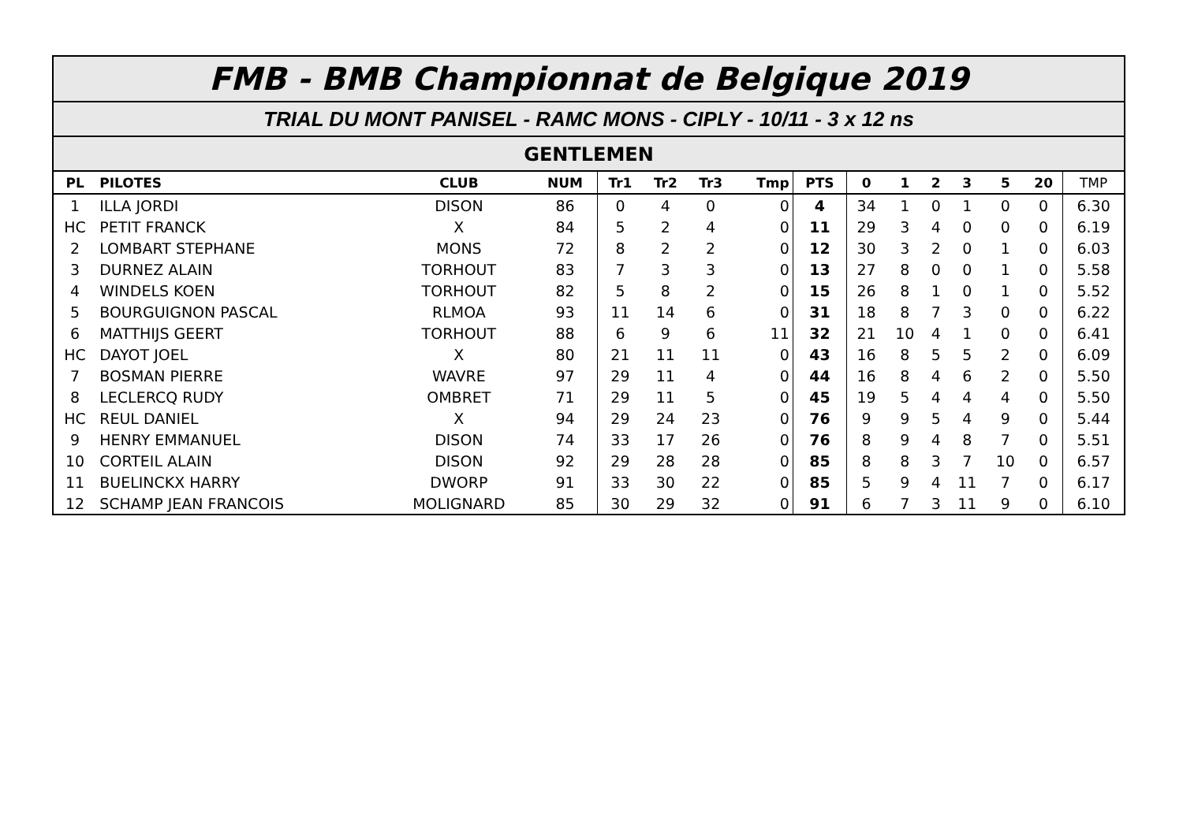FMB - BMB Championnat de Belgique 2019
TRIAL DU MONT PANISEL - RAMC MONS - CIPLY - 10/11 - 3 x 12 ns
GENTLEMEN
| PL | PILOTES | CLUB | NUM | Tr1 | Tr2 | Tr3 | Tmp | PTS | 0 | 1 | 2 | 3 | 5 | 20 | TMP |
| --- | --- | --- | --- | --- | --- | --- | --- | --- | --- | --- | --- | --- | --- | --- | --- |
| 1 | ILLA JORDI | DISON | 86 | 0 | 4 | 0 | 0 | 4 | 34 | 1 | 0 | 1 | 0 | 0 | 6.30 |
| HC | PETIT FRANCK | X | 84 | 5 | 2 | 4 | 0 | 11 | 29 | 3 | 4 | 0 | 0 | 0 | 6.19 |
| 2 | LOMBART STEPHANE | MONS | 72 | 8 | 2 | 2 | 0 | 12 | 30 | 3 | 2 | 0 | 1 | 0 | 6.03 |
| 3 | DURNEZ ALAIN | TORHOUT | 83 | 7 | 3 | 3 | 0 | 13 | 27 | 8 | 0 | 0 | 1 | 0 | 5.58 |
| 4 | WINDELS KOEN | TORHOUT | 82 | 5 | 8 | 2 | 0 | 15 | 26 | 8 | 1 | 0 | 1 | 0 | 5.52 |
| 5 | BOURGUIGNON PASCAL | RLMOA | 93 | 11 | 14 | 6 | 0 | 31 | 18 | 8 | 7 | 3 | 0 | 0 | 6.22 |
| 6 | MATTHIJS GEERT | TORHOUT | 88 | 6 | 9 | 6 | 11 | 32 | 21 | 10 | 4 | 1 | 0 | 0 | 6.41 |
| HC | DAYOT JOEL | X | 80 | 21 | 11 | 11 | 0 | 43 | 16 | 8 | 5 | 5 | 2 | 0 | 6.09 |
| 7 | BOSMAN PIERRE | WAVRE | 97 | 29 | 11 | 4 | 0 | 44 | 16 | 8 | 4 | 6 | 2 | 0 | 5.50 |
| 8 | LECLERCQ RUDY | OMBRET | 71 | 29 | 11 | 5 | 0 | 45 | 19 | 5 | 4 | 4 | 4 | 0 | 5.50 |
| HC | REUL DANIEL | X | 94 | 29 | 24 | 23 | 0 | 76 | 9 | 9 | 5 | 4 | 9 | 0 | 5.44 |
| 9 | HENRY EMMANUEL | DISON | 74 | 33 | 17 | 26 | 0 | 76 | 8 | 9 | 4 | 8 | 7 | 0 | 5.51 |
| 10 | CORTEIL ALAIN | DISON | 92 | 29 | 28 | 28 | 0 | 85 | 8 | 8 | 3 | 7 | 10 | 0 | 6.57 |
| 11 | BUELINCKX HARRY | DWORP | 91 | 33 | 30 | 22 | 0 | 85 | 5 | 9 | 4 | 11 | 7 | 0 | 6.17 |
| 12 | SCHAMP JEAN FRANCOIS | MOLIGNARD | 85 | 30 | 29 | 32 | 0 | 91 | 6 | 7 | 3 | 11 | 9 | 0 | 6.10 |